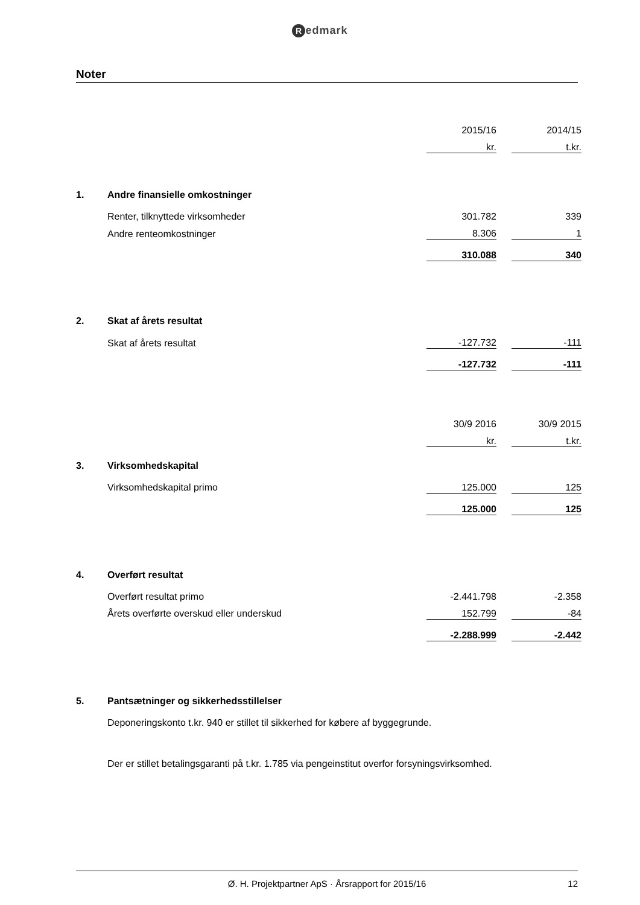Redmark
Noter
| | | 2015/16 | | 2014/15 |
| | | kr. | | t.kr. |
| 1. | Andre finansielle omkostninger | | | |
| | Renter, tilknyttede virksomheder | 301.782 | | 339 |
| | Andre renteomkostninger | 8.306 | | 1 |
| | | 310.088 | | 340 |
| 2. | Skat af årets resultat | | | |
| | Skat af årets resultat | -127.732 | | -111 |
| | | -127.732 | | -111 |
| | | 30/9 2016 | | 30/9 2015 |
| | | kr. | | t.kr. |
| 3. | Virksomhedskapital | | | |
| | Virksomhedskapital primo | 125.000 | | 125 |
| | | 125.000 | | 125 |
| 4. | Overført resultat | | | |
| | Overført resultat primo | -2.441.798 | | -2.358 |
| | Årets overførte overskud eller underskud | 152.799 | | -84 |
| | | -2.288.999 | | -2.442 |
| 5. | Pantsætninger og sikkerhedsstillelser | | | |
| | Deponeringskonto t.kr. 940 er stillet til sikkerhed for købere af byggegrunde. | | | |
| | Der er stillet betalingsgaranti på t.kr. 1.785 via pengeinstitut overfor forsyningsvirksomhed. | | | |
Ø. H. Projektpartner ApS · Årsrapport for 2015/16 12